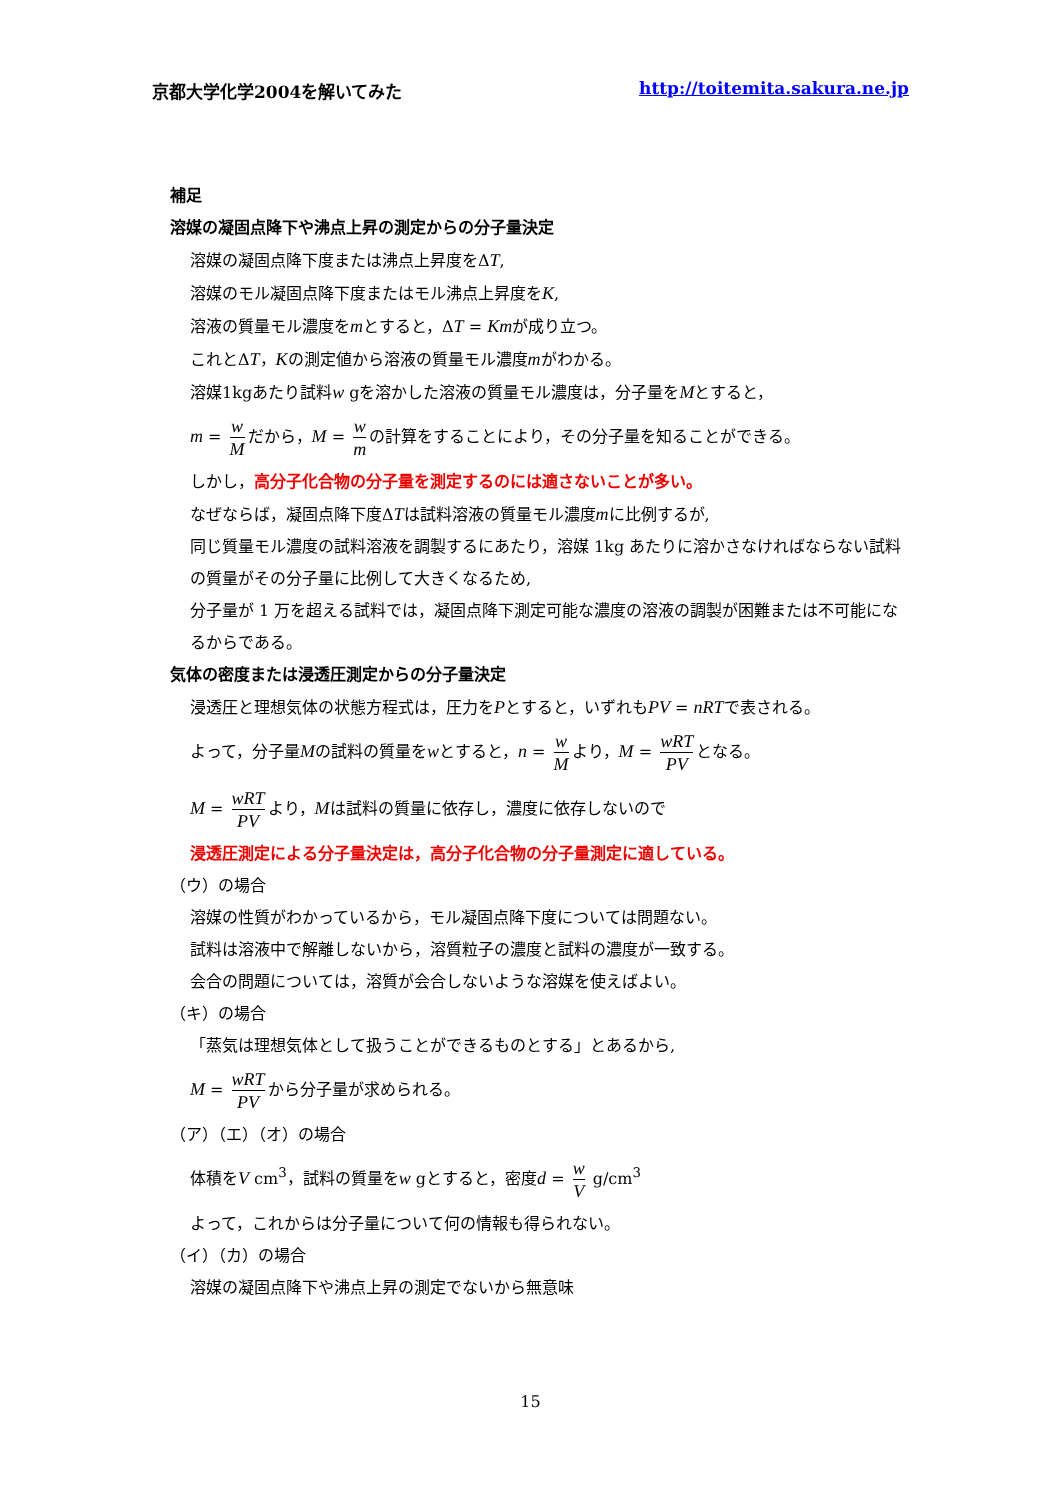京都大学化学2004を解いてみた http://toitemita.sakura.ne.jp
補足
溶媒の凝固点降下や沸点上昇の測定からの分子量決定
溶媒の凝固点降下度または沸点上昇度をΔT,
溶媒のモル凝固点降下度またはモル沸点上昇度をK,
溶液の質量モル濃度をmとすると，ΔT = Kmが成り立つ。
これとΔT，Kの測定値から溶液の質量モル濃度mがわかる。
溶媒1kgあたり試料w gを溶かした溶液の質量モル濃度は，分子量をMとすると，
m = w M だから，M = w m の計算をすることにより，その分子量を知ることができる。
しかし，高分子化合物の分子量を測定するのには適さないことが多い。
なぜならば，凝固点降下度ΔTは試料溶液の質量モル濃度mに比例するが,
同じ質量モル濃度の試料溶液を調製するにあたり，溶媒 1kg あたりに溶かさなければならない試料の質量がその分子量に比例して大きくなるため,
分子量が 1 万を超える試料では，凝固点降下測定可能な濃度の溶液の調製が困難または不可能になるからである。
気体の密度または浸透圧測定からの分子量決定
浸透圧と理想気体の状態方程式は，圧力をPとすると，いずれもPV = nRTで表される。
よって，分子量Mの試料の質量をwとすると，n = w M より，M = wRT PV となる。
M = wRT PV より，Mは試料の質量に依存し，濃度に依存しないので
浸透圧測定による分子量決定は，高分子化合物の分子量測定に適している。
（ウ）の場合
溶媒の性質がわかっているから，モル凝固点降下度については問題ない。
試料は溶液中で解離しないから，溶質粒子の濃度と試料の濃度が一致する。
会合の問題については，溶質が会合しないような溶媒を使えばよい。
（キ）の場合
「蒸気は理想気体として扱うことができるものとする」とあるから,
M = wRT PV から分子量が求められる。
（ア）（エ）（オ）の場合
体積をV cm<sup>3</sup>，試料の質量をw gとすると，密度d = w V g/cm<sup>3</sup>
よって，これからは分子量について何の情報も得られない。
（イ）（カ）の場合
溶媒の凝固点降下や沸点上昇の測定でないから無意味
15